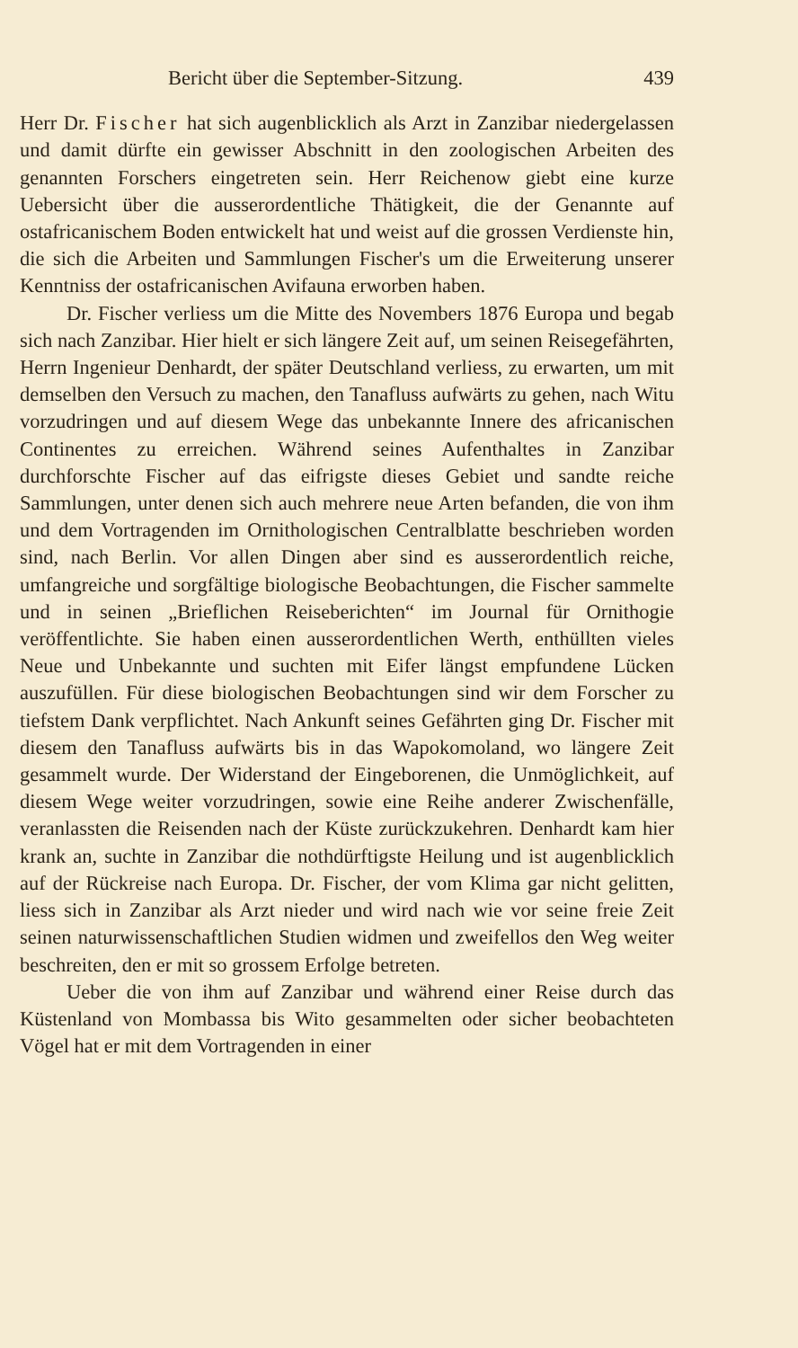Bericht über die September-Sitzung. 439
Herr Dr. Fischer hat sich augenblicklich als Arzt in Zanzibar niedergelassen und damit dürfte ein gewisser Abschnitt in den zoologischen Arbeiten des genannten Forschers eingetreten sein. Herr Reichenow giebt eine kurze Uebersicht über die ausserordentliche Thätigkeit, die der Genannte auf ostafricanischem Boden entwickelt hat und weist auf die grossen Verdienste hin, die sich die Arbeiten und Sammlungen Fischer's um die Erweiterung unserer Kenntniss der ostafricanischen Avifauna erworben haben.
Dr. Fischer verliess um die Mitte des Novembers 1876 Europa und begab sich nach Zanzibar. Hier hielt er sich längere Zeit auf, um seinen Reisegefährten, Herrn Ingenieur Denhardt, der später Deutschland verliess, zu erwarten, um mit demselben den Versuch zu machen, den Tanafluss aufwärts zu gehen, nach Witu vorzudringen und auf diesem Wege das unbekannte Innere des africanischen Continentes zu erreichen. Während seines Aufenthaltes in Zanzibar durchforschte Fischer auf das eifrigste dieses Gebiet und sandte reiche Sammlungen, unter denen sich auch mehrere neue Arten befanden, die von ihm und dem Vortragenden im Ornithologischen Centralblatte beschrieben worden sind, nach Berlin. Vor allen Dingen aber sind es ausserordentlich reiche, umfangreiche und sorgfältige biologische Beobachtungen, die Fischer sammelte und in seinen „Brieflichen Reiseberichten“ im Journal für Ornithogie veröffentlichte. Sie haben einen ausserordentlichen Werth, enthüllten vieles Neue und Unbekannte und suchten mit Eifer längst empfundene Lücken auszufüllen. Für diese biologischen Beobachtungen sind wir dem Forscher zu tiefstem Dank verpflichtet. Nach Ankunft seines Gefährten ging Dr. Fischer mit diesem den Tanafluss aufwärts bis in das Wapokomoland, wo längere Zeit gesammelt wurde. Der Widerstand der Eingeborenen, die Unmöglichkeit, auf diesem Wege weiter vorzudringen, sowie eine Reihe anderer Zwischenfälle, veranlassten die Reisenden nach der Küste zurückzukehren. Denhardt kam hier krank an, suchte in Zanzibar die nothdürftigste Heilung und ist augenblicklich auf der Rückreise nach Europa. Dr. Fischer, der vom Klima gar nicht gelitten, liess sich in Zanzibar als Arzt nieder und wird nach wie vor seine freie Zeit seinen naturwissenschaftlichen Studien widmen und zweifellos den Weg weiter beschreiten, den er mit so grossem Erfolge betreten.
Ueber die von ihm auf Zanzibar und während einer Reise durch das Küstenland von Mombassa bis Wito gesammelten oder sicher beobachteten Vögel hat er mit dem Vortragenden in einer